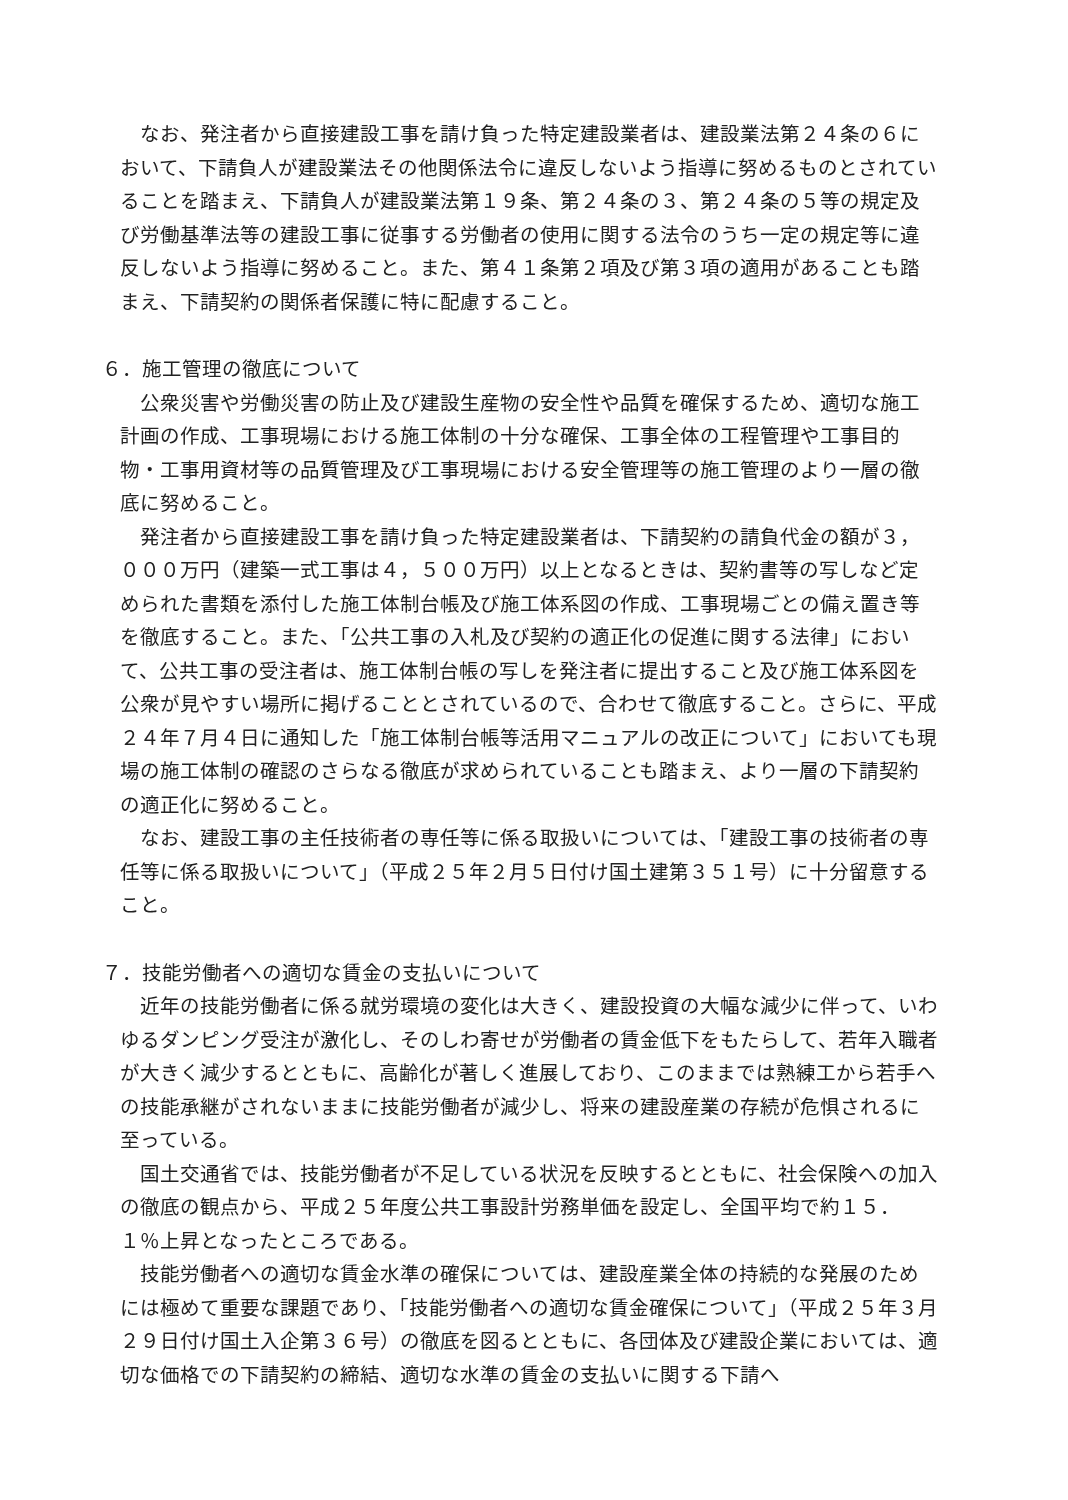なお、発注者から直接建設工事を請け負った特定建設業者は、建設業法第２４条の６において、下請負人が建設業法その他関係法令に違反しないよう指導に努めるものとされていることを踏まえ、下請負人が建設業法第１９条、第２４条の３、第２４条の５等の規定及び労働基準法等の建設工事に従事する労働者の使用に関する法令のうち一定の規定等に違反しないよう指導に努めること。また、第４１条第２項及び第３項の適用があることも踏まえ、下請契約の関係者保護に特に配慮すること。
６．施工管理の徹底について
公衆災害や労働災害の防止及び建設生産物の安全性や品質を確保するため、適切な施工計画の作成、工事現場における施工体制の十分な確保、工事全体の工程管理や工事目的物・工事用資材等の品質管理及び工事現場における安全管理等の施工管理のより一層の徹底に努めること。
発注者から直接建設工事を請け負った特定建設業者は、下請契約の請負代金の額が３，０００万円（建築一式工事は４，５００万円）以上となるときは、契約書等の写しなど定められた書類を添付した施工体制台帳及び施工体系図の作成、工事現場ごとの備え置き等を徹底すること。また、「公共工事の入札及び契約の適正化の促進に関する法律」において、公共工事の受注者は、施工体制台帳の写しを発注者に提出すること及び施工体系図を公衆が見やすい場所に掲げることとされているので、合わせて徹底すること。さらに、平成２４年７月４日に通知した「施工体制台帳等活用マニュアルの改正について」においても現場の施工体制の確認のさらなる徹底が求められていることも踏まえ、より一層の下請契約の適正化に努めること。
なお、建設工事の主任技術者の専任等に係る取扱いについては、「建設工事の技術者の専任等に係る取扱いについて」（平成２５年２月５日付け国土建第３５１号）に十分留意すること。
７．技能労働者への適切な賃金の支払いについて
近年の技能労働者に係る就労環境の変化は大きく、建設投資の大幅な減少に伴って、いわゆるダンピング受注が激化し、そのしわ寄せが労働者の賃金低下をもたらして、若年入職者が大きく減少するとともに、高齢化が著しく進展しており、このままでは熟練工から若手への技能承継がされないままに技能労働者が減少し、将来の建設産業の存続が危惧されるに至っている。
国土交通省では、技能労働者が不足している状況を反映するとともに、社会保険への加入の徹底の観点から、平成２５年度公共工事設計労務単価を設定し、全国平均で約１５．１％上昇となったところである。
技能労働者への適切な賃金水準の確保については、建設産業全体の持続的な発展のためには極めて重要な課題であり、「技能労働者への適切な賃金確保について」（平成２５年３月２９日付け国土入企第３６号）の徹底を図るとともに、各団体及び建設企業においては、適切な価格での下請契約の締結、適切な水準の賃金の支払いに関する下請へ